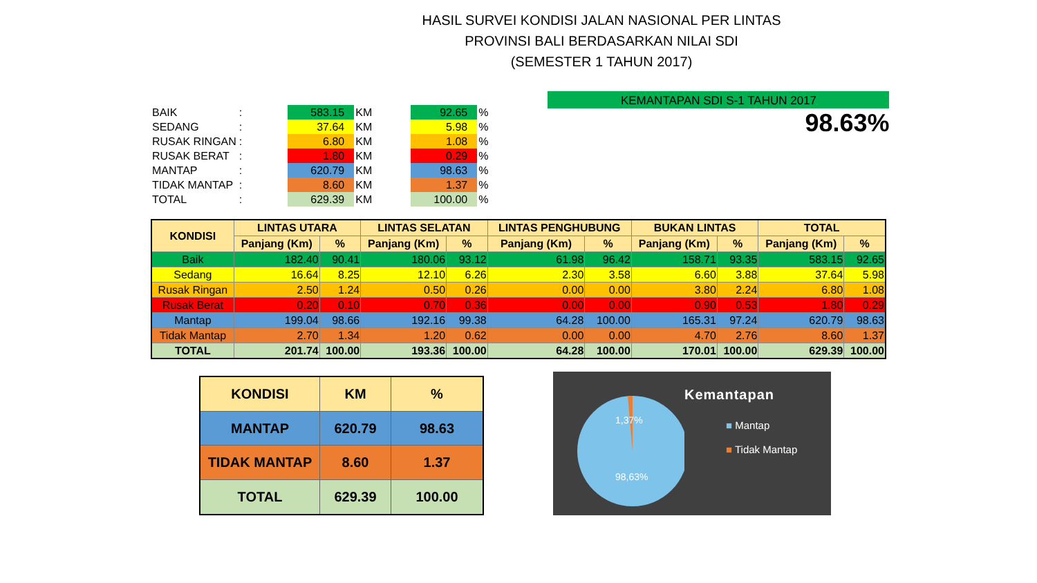HASIL SURVEI KONDISI JALAN NASIONAL PER LINTAS
PROVINSI BALI BERDASARKAN NILAI SDI
(SEMESTER 1 TAHUN 2017)
| BAIK | : | | 583.15 | KM | | 92.65 | % |
| SEDANG | : | | 37.64 | KM | | 5.98 | % |
| RUSAK RINGAN | : | | 6.80 | KM | | 1.08 | % |
| RUSAK BERAT | : | | 1.80 | KM | | 0.29 | % |
| MANTAP | : | | 620.79 | KM | | 98.63 | % |
| TIDAK MANTAP | : | | 8.60 | KM | | 1.37 | % |
| TOTAL | : | | 629.39 | KM | | 100.00 | % |
KEMANTAPAN SDI S-1 TAHUN 2017
98.63%
| KONDISI | LINTAS UTARA | | LINTAS SELATAN | | LINTAS PENGHUBUNG | | BUKAN LINTAS | | TOTAL | |
| --- | --- | --- | --- | --- | --- | --- | --- | --- | --- | --- |
| | Panjang (Km) | % | Panjang (Km) | % | Panjang (Km) | % | Panjang (Km) | % | Panjang (Km) | % |
| Baik | 182.40 | 90.41 | 180.06 | 93.12 | 61.98 | 96.42 | 158.71 | 93.35 | 583.15 | 92.65 |
| Sedang | 16.64 | 8.25 | 12.10 | 6.26 | 2.30 | 3.58 | 6.60 | 3.88 | 37.64 | 5.98 |
| Rusak Ringan | 2.50 | 1.24 | 0.50 | 0.26 | 0.00 | 0.00 | 3.80 | 2.24 | 6.80 | 1.08 |
| Rusak Berat | 0.20 | 0.10 | 0.70 | 0.36 | 0.00 | 0.00 | 0.90 | 0.53 | 1.80 | 0.29 |
| Mantap | 199.04 | 98.66 | 192.16 | 99.38 | 64.28 | 100.00 | 165.31 | 97.24 | 620.79 | 98.63 |
| Tidak Mantap | 2.70 | 1.34 | 1.20 | 0.62 | 0.00 | 0.00 | 4.70 | 2.76 | 8.60 | 1.37 |
| TOTAL | 201.74 | 100.00 | 193.36 | 100.00 | 64.28 | 100.00 | 170.01 | 100.00 | 629.39 | 100.00 |
| KONDISI | KM | % |
| MANTAP | 620.79 | 98.63 |
| TIDAK MANTAP | 8.60 | 1.37 |
| TOTAL | 629.39 | 100.00 |
1,37%
98,63%
Kemantapan
■ Mantap
■ Tidak Mantap